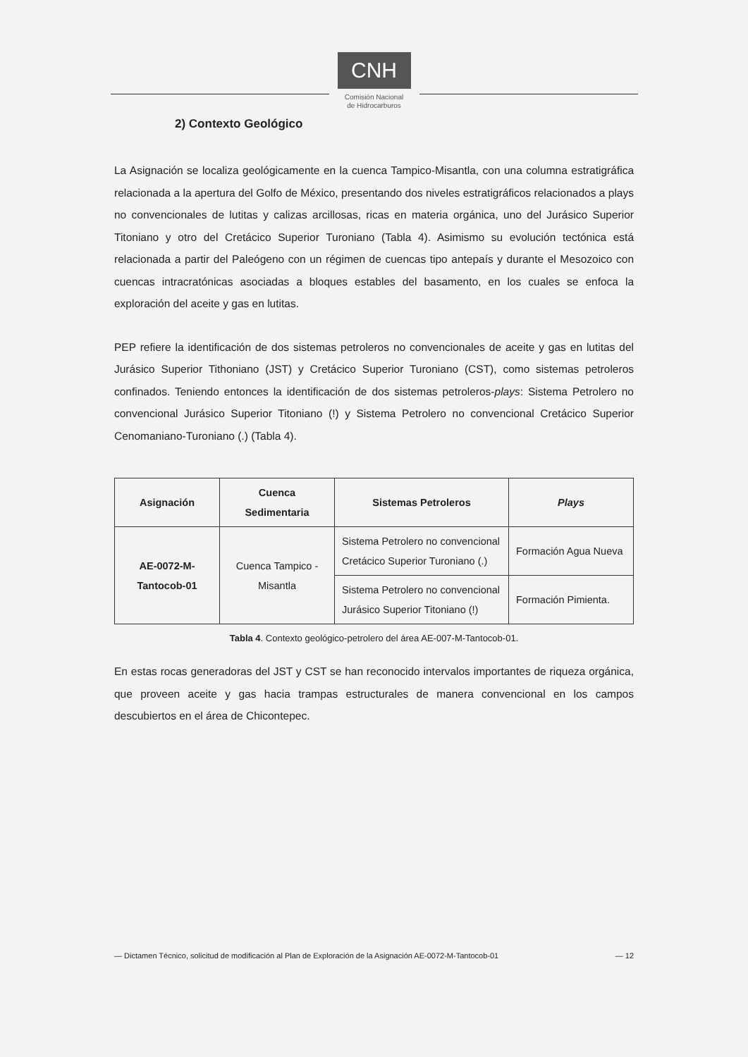CNH
Comisión Nacional
de Hidrocarburos
2) Contexto Geológico
La Asignación se localiza geológicamente en la cuenca Tampico-Misantla, con una columna estratigráfica relacionada a la apertura del Golfo de México, presentando dos niveles estratigráficos relacionados a plays no convencionales de lutitas y calizas arcillosas, ricas en materia orgánica, uno del Jurásico Superior Titoniano y otro del Cretácico Superior Turoniano (Tabla 4). Asimismo su evolución tectónica está relacionada a partir del Paleógeno con un régimen de cuencas tipo antepaís y durante el Mesozoico con cuencas intracratónicas asociadas a bloques estables del basamento, en los cuales se enfoca la exploración del aceite y gas en lutitas.
PEP refiere la identificación de dos sistemas petroleros no convencionales de aceite y gas en lutitas del Jurásico Superior Tithoniano (JST) y Cretácico Superior Turoniano (CST), como sistemas petroleros confinados. Teniendo entonces la identificación de dos sistemas petroleros-plays: Sistema Petrolero no convencional Jurásico Superior Titoniano (!) y Sistema Petrolero no convencional Cretácico Superior Cenomaniano-Turoniano (.) (Tabla 4).
| Asignación | Cuenca Sedimentaria | Sistemas Petroleros | Plays |
| --- | --- | --- | --- |
| AE-0072-M- Tantocob-01 | Cuenca Tampico - Misantla | Sistema Petrolero no convencional Cretácico Superior Turoniano (.) | Formación Agua Nueva |
| | | Sistema Petrolero no convencional Jurásico Superior Titoniano (!) | Formación Pimienta. |
Tabla 4. Contexto geológico-petrolero del área AE-007-M-Tantocob-01.
En estas rocas generadoras del JST y CST se han reconocido intervalos importantes de riqueza orgánica, que proveen aceite y gas hacia trampas estructurales de manera convencional en los campos descubiertos en el área de Chicontepec.
— Dictamen Técnico, solicitud de modificación al Plan de Exploración de la Asignación AE-0072-M-Tantocob-01 — 12